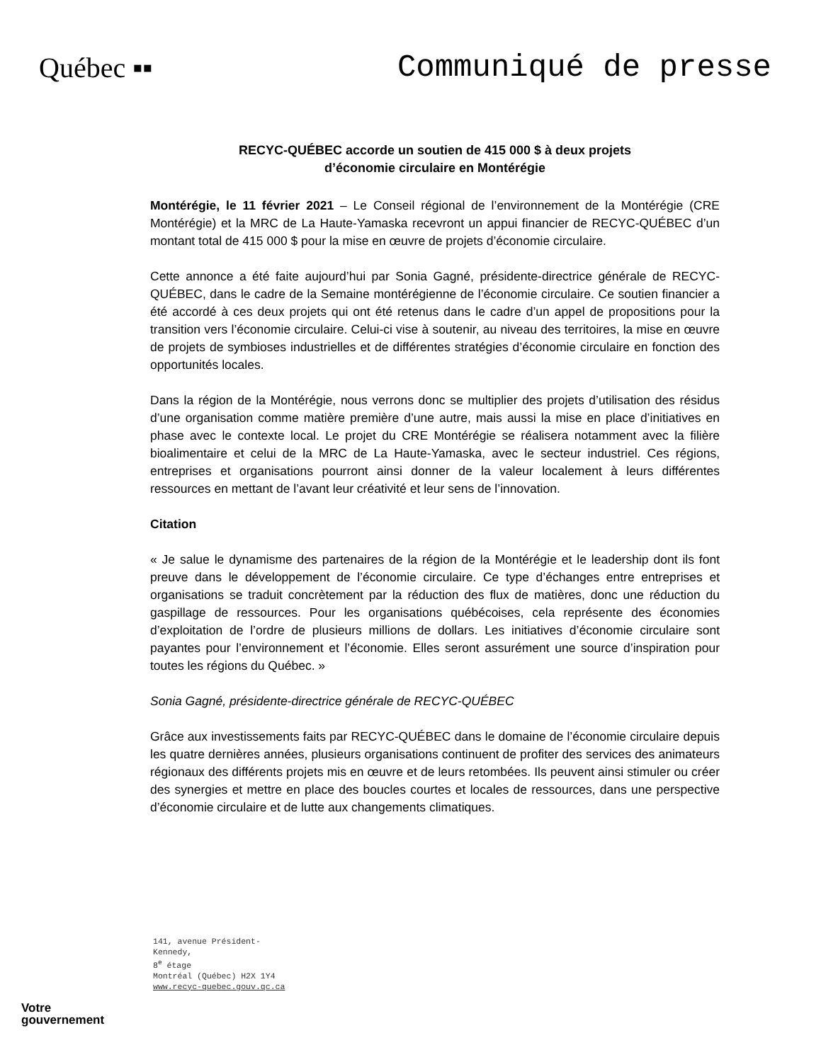Québec ▪▪ Communiqué de presse
RECYC-QUÉBEC accorde un soutien de 415 000 $ à deux projets
d’économie circulaire en Montérégie
Montérégie, le 11 février 2021 – Le Conseil régional de l’environnement de la Montérégie (CRE Montérégie) et la MRC de La Haute-Yamaska recevront un appui financier de RECYC-QUÉBEC d’un montant total de 415 000 $ pour la mise en œuvre de projets d’économie circulaire.
Cette annonce a été faite aujourd’hui par Sonia Gagné, présidente-directrice générale de RECYC-QUÉBEC, dans le cadre de la Semaine montérégienne de l’économie circulaire. Ce soutien financier a été accordé à ces deux projets qui ont été retenus dans le cadre d’un appel de propositions pour la transition vers l’économie circulaire. Celui-ci vise à soutenir, au niveau des territoires, la mise en œuvre de projets de symbioses industrielles et de différentes stratégies d’économie circulaire en fonction des opportunités locales.
Dans la région de la Montérégie, nous verrons donc se multiplier des projets d’utilisation des résidus d’une organisation comme matière première d’une autre, mais aussi la mise en place d’initiatives en phase avec le contexte local. Le projet du CRE Montérégie se réalisera notamment avec la filière bioalimentaire et celui de la MRC de La Haute-Yamaska, avec le secteur industriel. Ces régions, entreprises et organisations pourront ainsi donner de la valeur localement à leurs différentes ressources en mettant de l’avant leur créativité et leur sens de l’innovation.
Citation
« Je salue le dynamisme des partenaires de la région de la Montérégie et le leadership dont ils font preuve dans le développement de l’économie circulaire. Ce type d’échanges entre entreprises et organisations se traduit concrètement par la réduction des flux de matières, donc une réduction du gaspillage de ressources. Pour les organisations québécoises, cela représente des économies d’exploitation de l’ordre de plusieurs millions de dollars. Les initiatives d’économie circulaire sont payantes pour l’environnement et l’économie. Elles seront assurément une source d’inspiration pour toutes les régions du Québec. »
Sonia Gagné, présidente-directrice générale de RECYC-QUÉBEC
Grâce aux investissements faits par RECYC-QUÉBEC dans le domaine de l’économie circulaire depuis les quatre dernières années, plusieurs organisations continuent de profiter des services des animateurs régionaux des différents projets mis en œuvre et de leurs retombées. Ils peuvent ainsi stimuler ou créer des synergies et mettre en place des boucles courtes et locales de ressources, dans une perspective d’économie circulaire et de lutte aux changements climatiques.
141, avenue Président-Kennedy,
8<sup>e</sup> étage
Montréal (Québec) H2X 1Y4
www.recyc-quebec.gouv.qc.ca
Votre
gouvernement